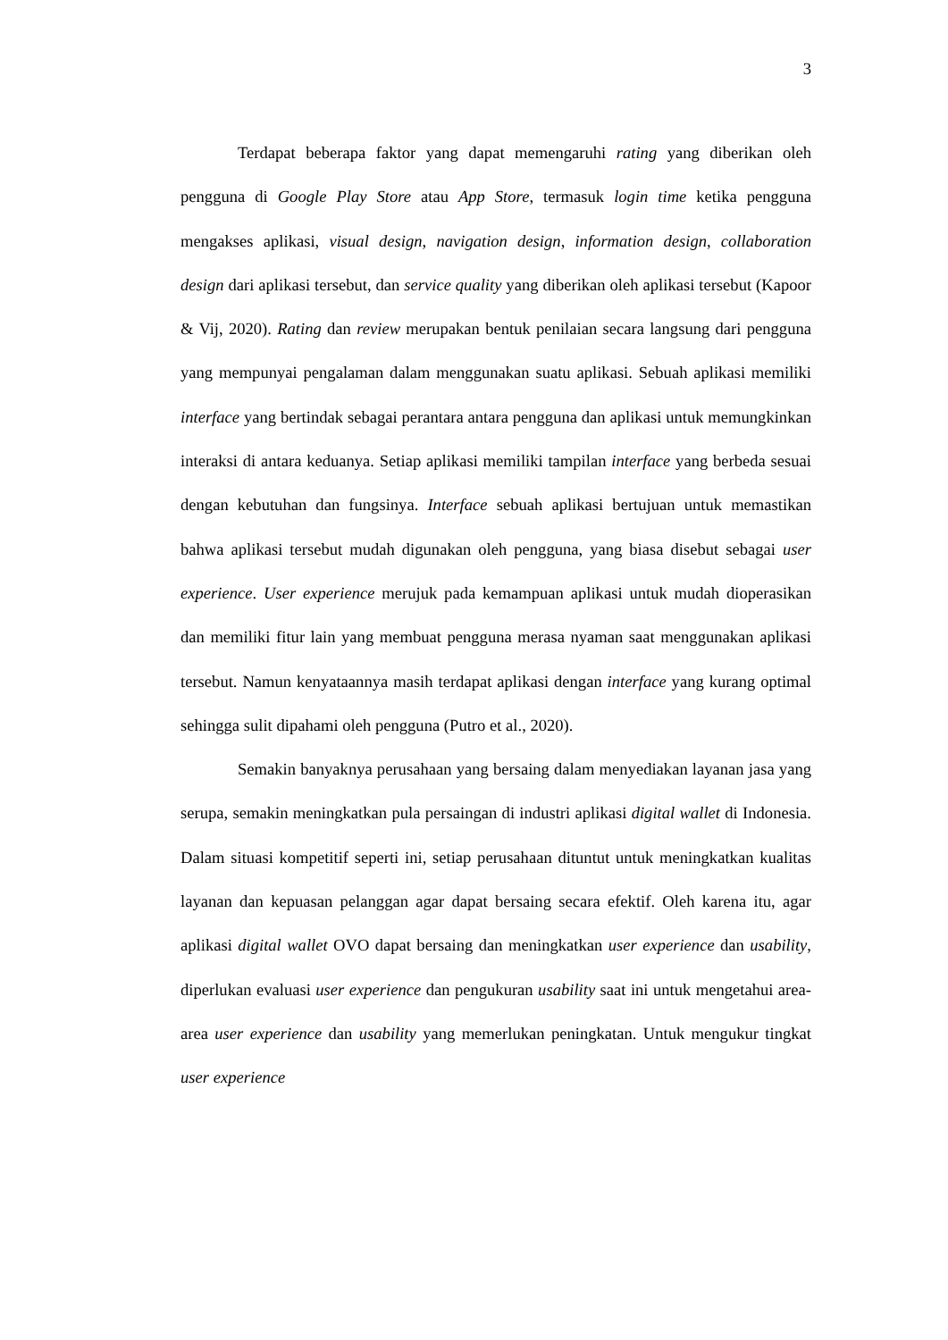3
Terdapat beberapa faktor yang dapat memengaruhi rating yang diberikan oleh pengguna di Google Play Store atau App Store, termasuk login time ketika pengguna mengakses aplikasi, visual design, navigation design, information design, collaboration design dari aplikasi tersebut, dan service quality yang diberikan oleh aplikasi tersebut (Kapoor & Vij, 2020). Rating dan review merupakan bentuk penilaian secara langsung dari pengguna yang mempunyai pengalaman dalam menggunakan suatu aplikasi. Sebuah aplikasi memiliki interface yang bertindak sebagai perantara antara pengguna dan aplikasi untuk memungkinkan interaksi di antara keduanya. Setiap aplikasi memiliki tampilan interface yang berbeda sesuai dengan kebutuhan dan fungsinya. Interface sebuah aplikasi bertujuan untuk memastikan bahwa aplikasi tersebut mudah digunakan oleh pengguna, yang biasa disebut sebagai user experience. User experience merujuk pada kemampuan aplikasi untuk mudah dioperasikan dan memiliki fitur lain yang membuat pengguna merasa nyaman saat menggunakan aplikasi tersebut. Namun kenyataannya masih terdapat aplikasi dengan interface yang kurang optimal sehingga sulit dipahami oleh pengguna (Putro et al., 2020).
Semakin banyaknya perusahaan yang bersaing dalam menyediakan layanan jasa yang serupa, semakin meningkatkan pula persaingan di industri aplikasi digital wallet di Indonesia. Dalam situasi kompetitif seperti ini, setiap perusahaan dituntut untuk meningkatkan kualitas layanan dan kepuasan pelanggan agar dapat bersaing secara efektif. Oleh karena itu, agar aplikasi digital wallet OVO dapat bersaing dan meningkatkan user experience dan usability, diperlukan evaluasi user experience dan pengukuran usability saat ini untuk mengetahui area-area user experience dan usability yang memerlukan peningkatan. Untuk mengukur tingkat user experience